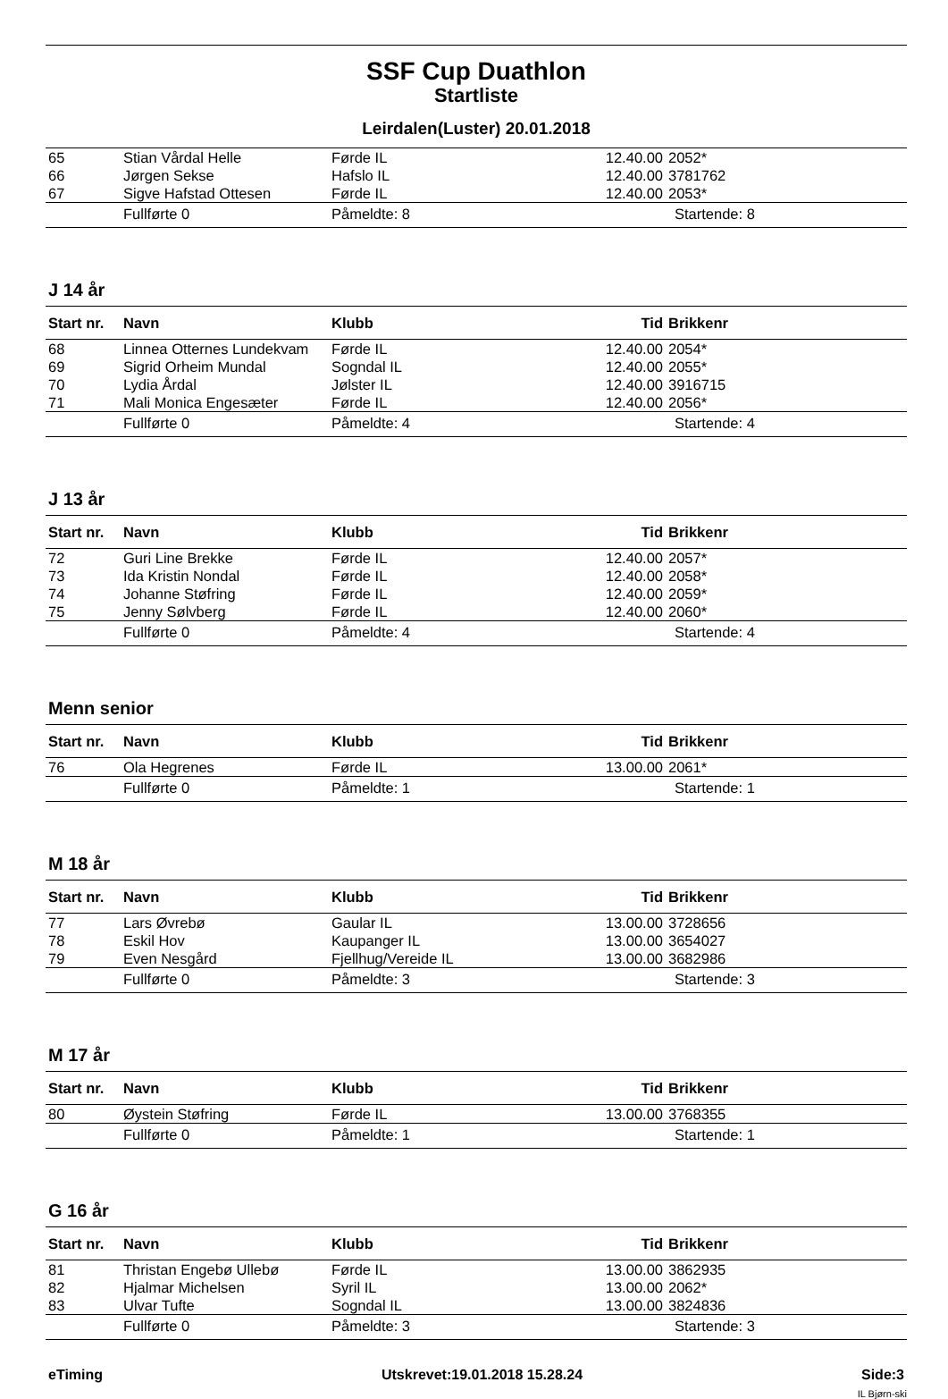SSF Cup Duathlon
Startliste
Leirdalen(Luster) 20.01.2018
| 65 | Stian Vårdal Helle | Førde IL | 12.40.00 | 2052* |
| 66 | Jørgen Sekse | Hafslo IL | 12.40.00 | 3781762 |
| 67 | Sigve Hafstad Ottesen | Førde IL | 12.40.00 | 2053* |
| | Fullførte 0 | Påmeldte: 8 | | Startende: 8 |
J 14 år
| Start nr. | Navn | Klubb | Tid | Brikkenr |
| --- | --- | --- | --- | --- |
| 68 | Linnea Otternes Lundekvam | Førde IL | 12.40.00 | 2054* |
| 69 | Sigrid Orheim Mundal | Sogndal IL | 12.40.00 | 2055* |
| 70 | Lydia Årdal | Jølster IL | 12.40.00 | 3916715 |
| 71 | Mali Monica Engesæter | Førde IL | 12.40.00 | 2056* |
| | Fullførte 0 | Påmeldte: 4 | | Startende: 4 |
J 13 år
| Start nr. | Navn | Klubb | Tid | Brikkenr |
| --- | --- | --- | --- | --- |
| 72 | Guri Line Brekke | Førde IL | 12.40.00 | 2057* |
| 73 | Ida Kristin Nondal | Førde IL | 12.40.00 | 2058* |
| 74 | Johanne Støfring | Førde IL | 12.40.00 | 2059* |
| 75 | Jenny Sølvberg | Førde IL | 12.40.00 | 2060* |
| | Fullførte 0 | Påmeldte: 4 | | Startende: 4 |
Menn senior
| Start nr. | Navn | Klubb | Tid | Brikkenr |
| --- | --- | --- | --- | --- |
| 76 | Ola Hegrenes | Førde IL | 13.00.00 | 2061* |
| | Fullførte 0 | Påmeldte: 1 | | Startende: 1 |
M 18 år
| Start nr. | Navn | Klubb | Tid | Brikkenr |
| --- | --- | --- | --- | --- |
| 77 | Lars Øvrebø | Gaular IL | 13.00.00 | 3728656 |
| 78 | Eskil Hov | Kaupanger IL | 13.00.00 | 3654027 |
| 79 | Even Nesgård | Fjellhug/Vereide IL | 13.00.00 | 3682986 |
| | Fullførte 0 | Påmeldte: 3 | | Startende: 3 |
M 17 år
| Start nr. | Navn | Klubb | Tid | Brikkenr |
| --- | --- | --- | --- | --- |
| 80 | Øystein Støfring | Førde IL | 13.00.00 | 3768355 |
| | Fullførte 0 | Påmeldte: 1 | | Startende: 1 |
G 16 år
| Start nr. | Navn | Klubb | Tid | Brikkenr |
| --- | --- | --- | --- | --- |
| 81 | Thristan Engebø Ullebø | Førde IL | 13.00.00 | 3862935 |
| 82 | Hjalmar Michelsen | Syril IL | 13.00.00 | 2062* |
| 83 | Ulvar Tufte | Sogndal IL | 13.00.00 | 3824836 |
| | Fullførte 0 | Påmeldte: 3 | | Startende: 3 |
eTiming Utskrevet:19.01.2018 15.28.24 Side:3
IL Bjørn-ski